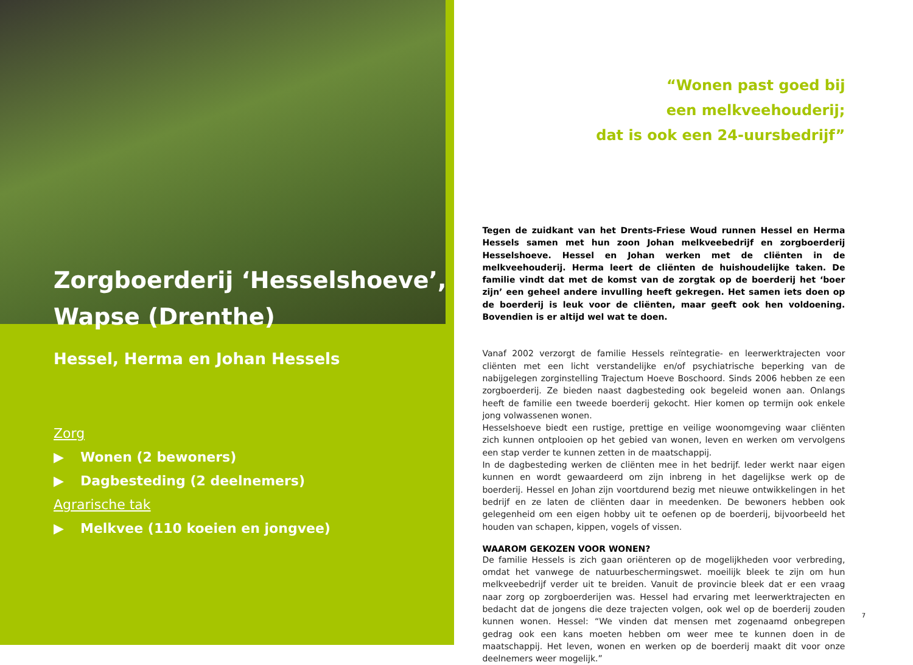Zorgboerderij ‘Hesselshoeve’,
Wapse (Drenthe)
Hessel, Herma en Johan Hessels
Zorg
▶ Wonen (2 bewoners)
▶ Dagbesteding (2 deelnemers)
Agrarische tak
▶ Melkvee (110 koeien en jongvee)
“Wonen past goed bij
een melkveehouderij;
dat is ook een 24-uursbedrijf”
Tegen de zuidkant van het Drents-Friese Woud runnen Hessel en Herma Hessels samen met hun zoon Johan melkveebedrijf en zorgboerderij Hesselshoeve. Hessel en Johan werken met de cliënten in de melkveehouderij. Herma leert de cliënten de huishoudelijke taken. De familie vindt dat met de komst van de zorgtak op de boerderij het ‘boer zijn’ een geheel andere invulling heeft gekregen. Het samen iets doen op de boerderij is leuk voor de cliënten, maar geeft ook hen voldoening. Bovendien is er altijd wel wat te doen.
Vanaf 2002 verzorgt de familie Hessels reïntegratie- en leerwerktrajecten voor cliënten met een licht verstandelijke en/of psychiatrische beperking van de nabijgelegen zorginstelling Trajectum Hoeve Boschoord. Sinds 2006 hebben ze een zorgboerderij. Ze bieden naast dagbesteding ook begeleid wonen aan. Onlangs heeft de familie een tweede boerderij gekocht. Hier komen op termijn ook enkele jong volwassenen wonen.
Hesselshoeve biedt een rustige, prettige en veilige woonomgeving waar cliënten zich kunnen ontplooien op het gebied van wonen, leven en werken om vervolgens een stap verder te kunnen zetten in de maatschappij.
In de dagbesteding werken de cliënten mee in het bedrijf. Ieder werkt naar eigen kunnen en wordt gewaardeerd om zijn inbreng in het dagelijkse werk op de boerderij. Hessel en Johan zijn voortdurend bezig met nieuwe ontwikkelingen in het bedrijf en ze laten de cliënten daar in meedenken. De bewoners hebben ook gelegenheid om een eigen hobby uit te oefenen op de boerderij, bijvoorbeeld het houden van schapen, kippen, vogels of vissen.
WAAROM GEKOZEN VOOR WONEN?
De familie Hessels is zich gaan oriënteren op de mogelijkheden voor verbreding, omdat het vanwege de natuurbeschermingswet. moeilijk bleek te zijn om hun melkveebedrijf verder uit te breiden. Vanuit de provincie bleek dat er een vraag naar zorg op zorgboerderijen was. Hessel had ervaring met leerwerktrajecten en bedacht dat de jongens die deze trajecten volgen, ook wel op de boerderij zouden kunnen wonen. Hessel: “We vinden dat mensen met zogenaamd onbegrepen gedrag ook een kans moeten hebben om weer mee te kunnen doen in de maatschappij. Het leven, wonen en werken op de boerderij maakt dit voor onze deelnemers weer mogelijk.”
7